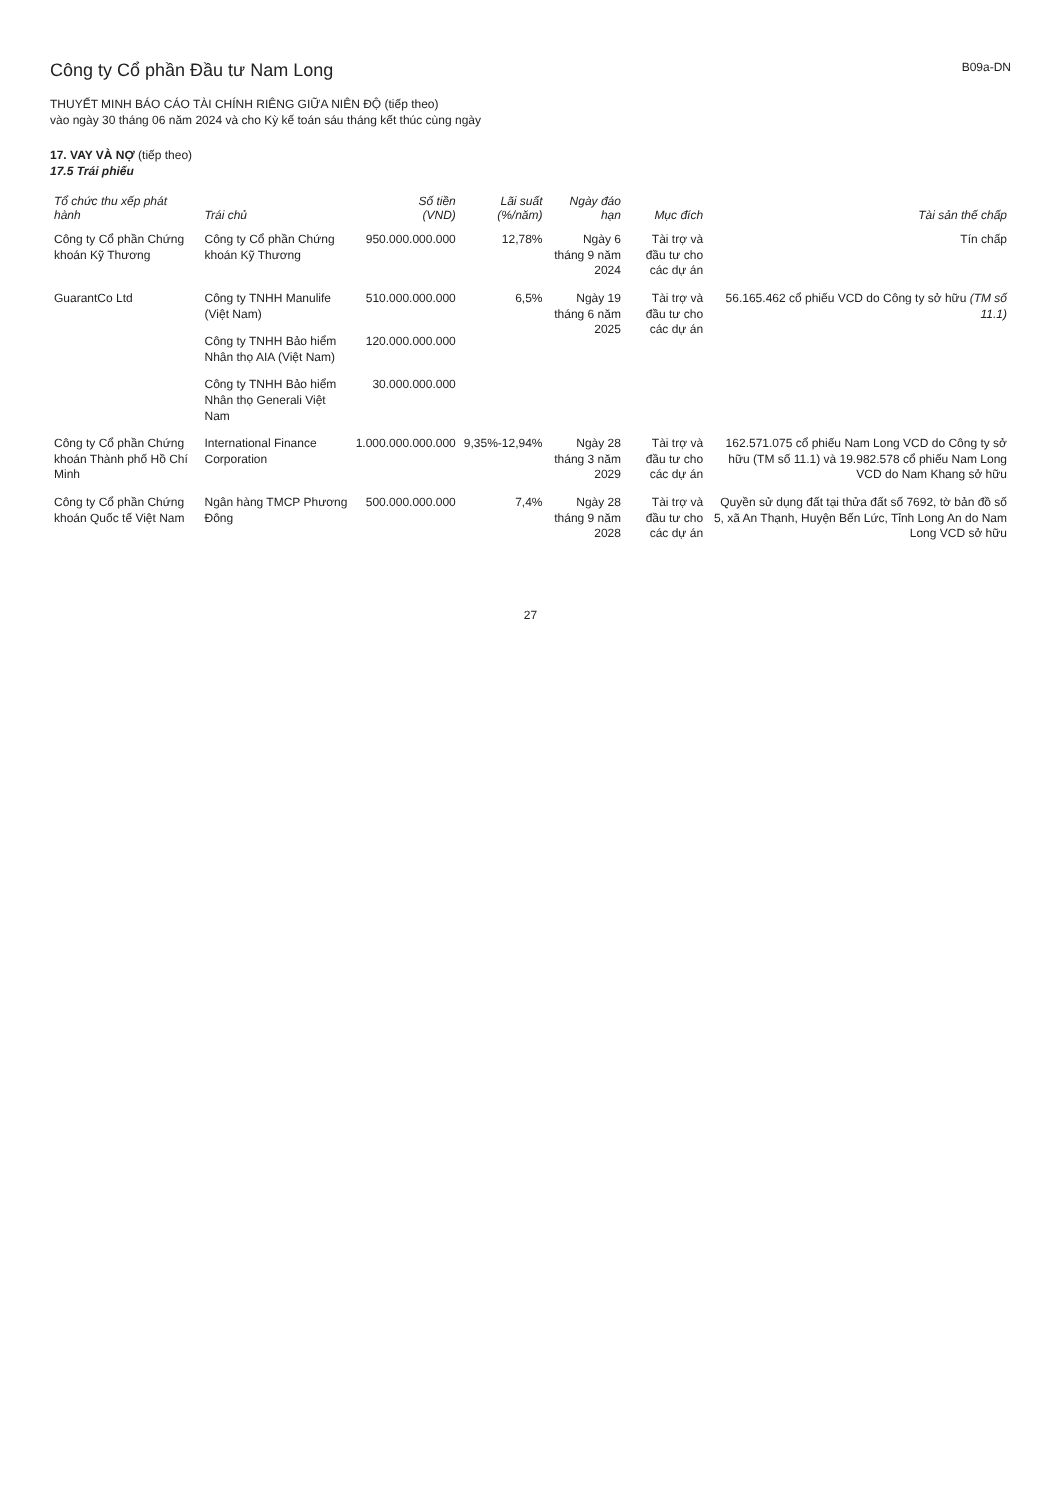Công ty Cổ phần Đầu tư Nam Long
B09a-DN
THUYẾT MINH BÁO CÁO TÀI CHÍNH RIÊNG GIỮA NIÊN ĐỘ (tiếp theo)
vào ngày 30 tháng 06 năm 2024 và cho Kỳ kế toán sáu tháng kết thúc cùng ngày
17. VAY VÀ NỢ (tiếp theo)
17.5 Trái phiếu
| Tổ chức thu xếp phát hành | Trái chủ | Số tiền (VND) | Lãi suất (%/năm) | Ngày đáo hạn | Mục đích | Tài sản thế chấp |
| --- | --- | --- | --- | --- | --- | --- |
| Công ty Cổ phần Chứng khoán Kỹ Thương | Công ty Cổ phần Chứng khoán Kỹ Thương | 950.000.000.000 | 12,78% | Ngày 6 tháng 9 năm 2024 | Tài trợ và đầu tư cho các dự án | Tín chấp |
| GuarantCo Ltd | Công ty TNHH Manulife (Việt Nam) | 510.000.000.000 | 6,5% | Ngày 19 tháng 6 năm 2025 | Tài trợ và đầu tư cho các dự án | 56.165.462 cổ phiếu VCD do Công ty sở hữu (TM số 11.1) |
| | Công ty TNHH Bảo hiểm Nhân thọ AIA (Việt Nam) | 120.000.000.000 | | | | |
| | Công ty TNHH Bảo hiểm Nhân thọ Generali Việt Nam | 30.000.000.000 | | | | |
| Công ty Cổ phần Chứng khoán Thành phố Hồ Chí Minh | International Finance Corporation | 1.000.000.000.000 | 9,35%-12,94% | Ngày 28 tháng 3 năm 2029 | Tài trợ và đầu tư cho các dự án | 162.571.075 cổ phiếu Nam Long VCD do Công ty sở hữu (TM số 11.1) và 19.982.578 cổ phiếu Nam Long VCD do Nam Khang sở hữu |
| Công ty Cổ phần Chứng khoán Quốc tế Việt Nam | Ngân hàng TMCP Phương Đông | 500.000.000.000 | 7,4% | Ngày 28 tháng 9 năm 2028 | Tài trợ và đầu tư cho các dự án | Quyền sử dụng đất tại thửa đất số 7692, tờ bản đồ số 5, xã An Thạnh, Huyện Bến Lức, Tỉnh Long An do Nam Long VCD sở hữu |
27